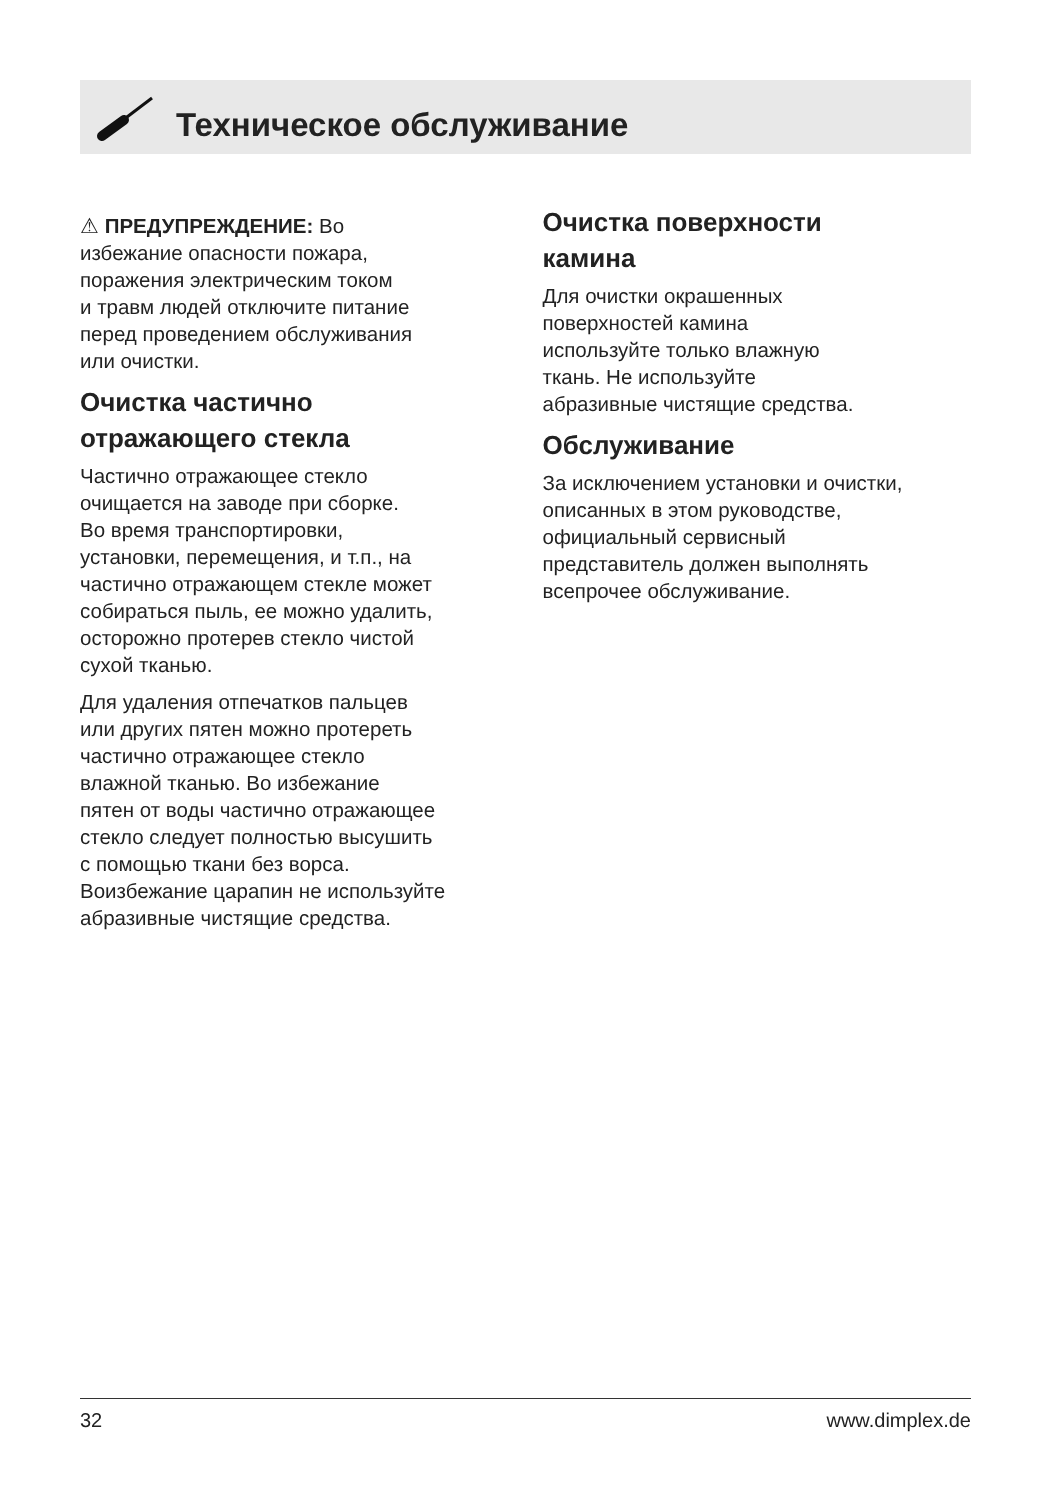Техническое обслуживание
⚠ ПРЕДУПРЕЖДЕНИЕ: Во
избежание опасности пожара,
поражения электрическим током
и травм людей отключите питание
перед проведением обслуживания
или очистки.
Очистка частично
отражающего стекла
Частично отражающее стекло
очищается на заводе при сборке.
Во время транспортировки,
установки, перемещения, и т.п., на
частично отражающем стекле может
собираться пыль, ее можно удалить,
осторожно протерев стекло чистой
сухой тканью.
Для удаления отпечатков пальцев
или других пятен можно протереть
частично отражающее стекло
влажной тканью. Во избежание
пятен от воды частично отражающее
стекло следует полностью высушить
с помощью ткани без ворса.
Воизбежание царапин не используйте
абразивные чистящие средства.
Очистка поверхности
камина
Для очистки окрашенных
поверхностей камина
используйте только влажную
ткань. Не используйте
абразивные чистящие средства.
Обслуживание
За исключением установки и очистки,
описанных в этом руководстве,
официальный сервисный
представитель должен выполнять
всепрочее обслуживание.
32 www.dimplex.de